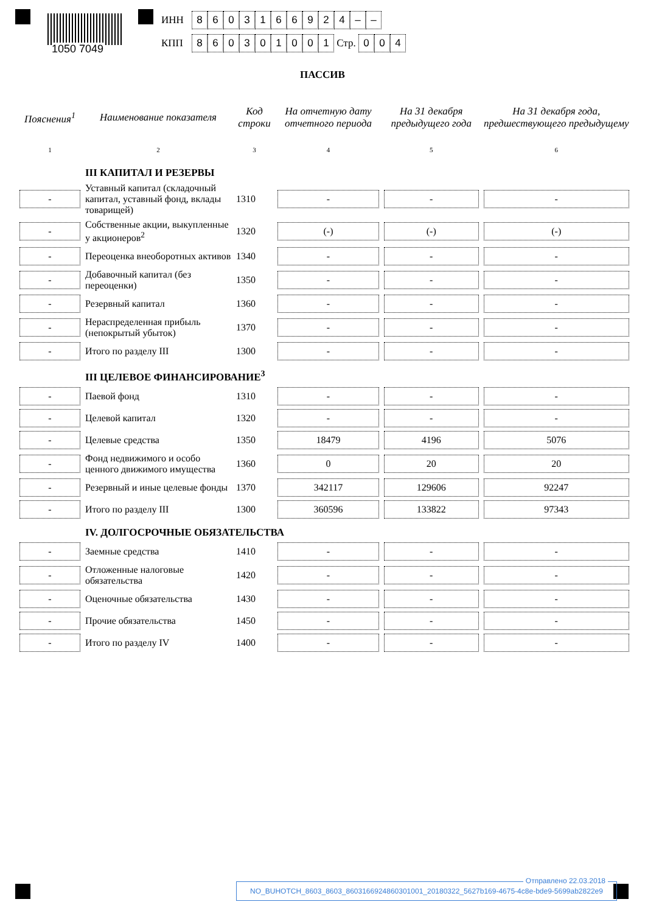1050 7049
ИНН 8603166924 – –
КПП 860301001 Стр. 0 0 4
ПАССИВ
| Пояснения<sup>1</sup> | Наименование показателя | Код строки | На отчетную дату отчетного периода | На 31 декабря предыдущего года | На 31 декабря года, предшествующего предыдущему |
| --- | --- | --- | --- | --- | --- |
| 1 | 2 | 3 | 4 | 5 | 6 |
| | III КАПИТАЛ И РЕЗЕРВЫ | | | | |
| - | Уставный капитал (складочный капитал, уставный фонд, вклады товарищей) | 1310 | - | - | - |
| - | Собственные акции, выкупленные у акционеров<sup>2</sup> | 1320 | (-) | (-) | (-) |
| - | Переоценка внеоборотных активов | 1340 | - | - | - |
| - | Добавочный капитал (без переоценки) | 1350 | - | - | - |
| - | Резервный капитал | 1360 | - | - | - |
| - | Нераспределенная прибыль (непокрытый убыток) | 1370 | - | - | - |
| - | Итого по разделу III | 1300 | - | - | - |
| | III ЦЕЛЕВОЕ ФИНАНСИРОВАНИЕ<sup>3</sup> | | | | |
| - | Паевой фонд | 1310 | - | - | - |
| - | Целевой капитал | 1320 | - | - | - |
| - | Целевые средства | 1350 | 18479 | 4196 | 5076 |
| - | Фонд недвижимого и особо ценного движимого имущества | 1360 | 0 | 20 | 20 |
| - | Резервный и иные целевые фонды | 1370 | 342117 | 129606 | 92247 |
| - | Итого по разделу III | 1300 | 360596 | 133822 | 97343 |
| | IV. ДОЛГОСРОЧНЫЕ ОБЯЗАТЕЛЬСТВА | | | | |
| - | Заемные средства | 1410 | - | - | - |
| - | Отложенные налоговые обязательства | 1420 | - | - | - |
| - | Оценочные обязательства | 1430 | - | - | - |
| - | Прочие обязательства | 1450 | - | - | - |
| - | Итого по разделу IV | 1400 | - | - | - |
Отправлено 22.03.2018
NO_BUHOTCH_8603_8603_860316692486030100​1_20180322_5627b169-4675-4c8e-bde9-5699ab2822e9